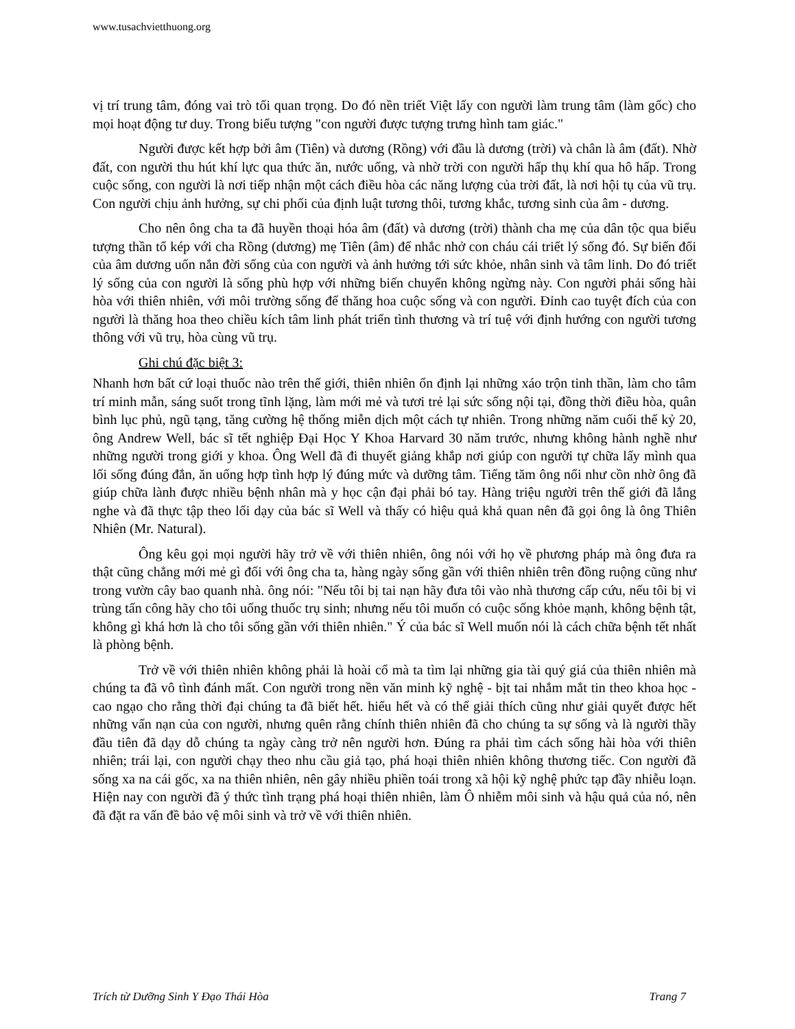www.tusachvietthuong.org
vị trí trung tâm, đóng vai trò tối quan trọng. Do đó nền triết Việt lấy con người làm trung tâm (làm gốc) cho mọi hoạt động tư duy. Trong biểu tượng "con người được tượng trưng hình tam giác."
Người được kết hợp bởi âm (Tiên) và dương (Rồng) với đầu là dương (trời) và chân là âm (đất). Nhờ đất, con người thu hút khí lực qua thức ăn, nước uống, và nhờ trời con người hấp thụ khí qua hô hấp. Trong cuộc sống, con người là nơi tiếp nhận một cách điều hòa các năng lượng của trời đất, là nơi hội tụ của vũ trụ. Con người chịu ảnh hưởng, sự chi phối của định luật tương thôi, tương khắc, tương sinh của âm - dương.
Cho nên ông cha ta đã huyền thoại hóa âm (đất) và dương (trời) thành cha mẹ của dân tộc qua biểu tượng thần tổ kép với cha Rồng (dương) mẹ Tiên (âm) để nhắc nhở con cháu cái triết lý sống đó. Sự biến đổi của âm dương uốn nắn đời sống của con người và ảnh hưởng tới sức khỏe, nhân sinh và tâm linh. Do đó triết lý sống của con người là sống phù hợp với những biến chuyển không ngừng này. Con người phải sống hài hòa với thiên nhiên, với môi trường sống để thăng hoa cuộc sống và con người. Đỉnh cao tuyệt đích của con người là thăng hoa theo chiều kích tâm linh phát triển tình thương và trí tuệ với định hướng con người tương thông với vũ trụ, hòa cùng vũ trụ.
Ghi chú đặc biệt 3:
Nhanh hơn bất cứ loại thuốc nào trên thế giới, thiên nhiên ổn định lại những xáo trộn tinh thần, làm cho tâm trí minh mẫn, sáng suốt trong tĩnh lặng, làm mới mẻ và tươi trẻ lại sức sống nội tại, đồng thời điều hòa, quân bình lục phủ, ngũ tạng, tăng cường hệ thống miễn dịch một cách tự nhiên. Trong những năm cuối thế kỷ 20, ông Andrew Well, bác sĩ tết nghiệp Đại Học Y Khoa Harvard 30 năm trước, nhưng không hành nghề như những người trong giới y khoa. Ông Well đã đi thuyết giảng khắp nơi giúp con người tự chữa lấy mình qua lối sống đúng đắn, ăn uống hợp tình hợp lý đúng mức và dưỡng tâm. Tiếng tăm ông nổi như cồn nhờ ông đã giúp chữa lành được nhiều bệnh nhân mà y học cận đại phải bó tay. Hàng triệu người trên thế giới đã lắng nghe và đã thực tập theo lối dạy của bác sĩ Well và thấy có hiệu quả khả quan nên đã gọi ông là ông Thiên Nhiên (Mr. Natural).
Ông kêu gọi mọi người hãy trở về với thiên nhiên, ông nói với họ về phương pháp mà ông đưa ra thật cũng chẳng mới mẻ gì đối với ông cha ta, hàng ngày sống gần với thiên nhiên trên đồng ruộng cũng như trong vườn cây bao quanh nhà. ông nói: "Nếu tôi bị tai nạn hãy đưa tôi vào nhà thương cấp cứu, nếu tôi bị vi trùng tấn công hãy cho tôi uống thuốc trụ sinh; nhưng nếu tôi muốn có cuộc sống khỏe mạnh, không bệnh tật, không gì khá hơn là cho tôi sống gần với thiên nhiên." Ý của bác sĩ Well muốn nói là cách chữa bệnh tết nhất là phòng bệnh.
Trở về với thiên nhiên không phải là hoài cổ mà ta tìm lại những gia tài quý giá của thiên nhiên mà chúng ta đã vô tình đánh mất. Con người trong nền văn minh kỹ nghệ - bịt tai nhắm mắt tin theo khoa học - cao ngạo cho rằng thời đại chúng ta đã biết hết. hiểu hết và có thể giải thích cũng như giải quyết được hết những vấn nạn của con người, nhưng quên rằng chính thiên nhiên đã cho chúng ta sự sống và là người thầy đầu tiên đã dạy dỗ chúng ta ngày càng trở nên người hơn. Đúng ra phải tìm cách sống hài hòa với thiên nhiên; trái lại, con người chạy theo nhu cầu giả tạo, phá hoại thiên nhiên không thương tiếc. Con người đã sống xa na cái gốc, xa na thiên nhiên, nên gây nhiều phiền toái trong xã hội kỹ nghệ phức tạp đầy nhiễu loạn. Hiện nay con người đã ý thức tình trạng phá hoại thiên nhiên, làm Ô nhiễm môi sinh và hậu quả của nó, nên đã đặt ra vấn đề bảo vệ môi sinh và trở về với thiên nhiên.
Trích từ Dưỡng Sinh Y Đạo Thái Hòa Trang 7